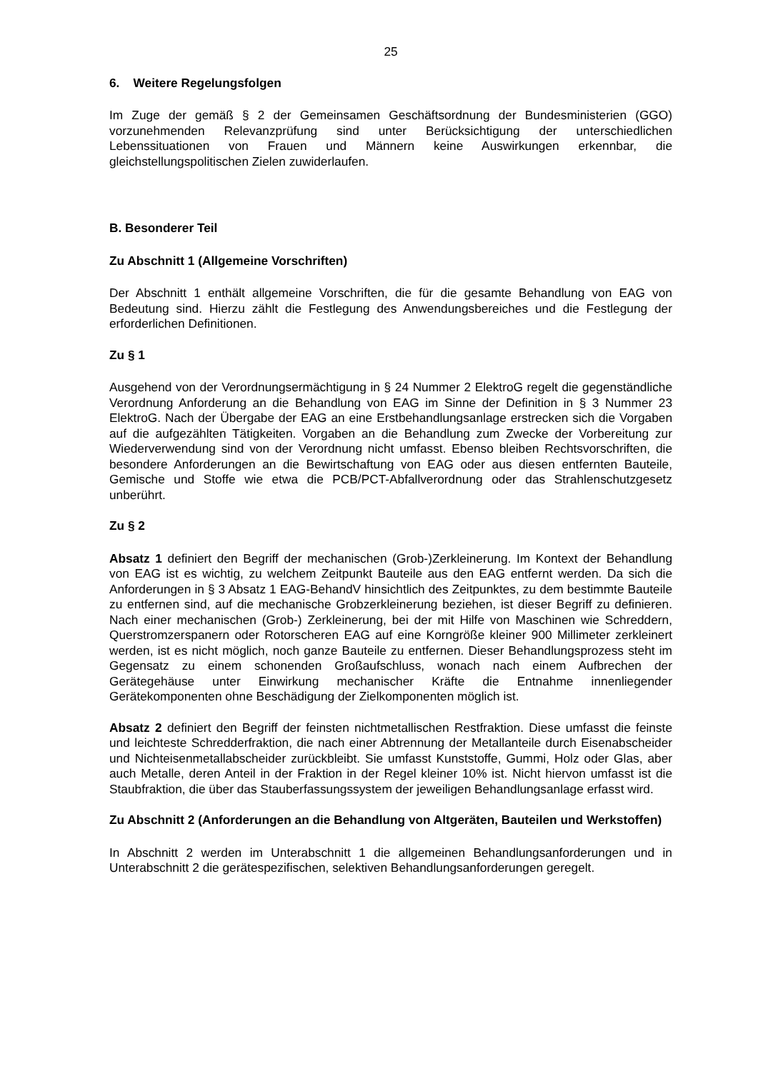25
6. Weitere Regelungsfolgen
Im Zuge der gemäß § 2 der Gemeinsamen Geschäftsordnung der Bundesministerien (GGO) vorzunehmenden Relevanzprüfung sind unter Berücksichtigung der unterschiedlichen Lebenssituationen von Frauen und Männern keine Auswirkungen erkennbar, die gleichstellungspolitischen Zielen zuwiderlaufen.
B. Besonderer Teil
Zu Abschnitt 1 (Allgemeine Vorschriften)
Der Abschnitt 1 enthält allgemeine Vorschriften, die für die gesamte Behandlung von EAG von Bedeutung sind. Hierzu zählt die Festlegung des Anwendungsbereiches und die Festlegung der erforderlichen Definitionen.
Zu § 1
Ausgehend von der Verordnungsermächtigung in § 24 Nummer 2 ElektroG regelt die gegenständliche Verordnung Anforderung an die Behandlung von EAG im Sinne der Definition in § 3 Nummer 23 ElektroG. Nach der Übergabe der EAG an eine Erstbehandlungsanlage erstrecken sich die Vorgaben auf die aufgezählten Tätigkeiten. Vorgaben an die Behandlung zum Zwecke der Vorbereitung zur Wiederverwendung sind von der Verordnung nicht umfasst. Ebenso bleiben Rechtsvorschriften, die besondere Anforderungen an die Bewirtschaftung von EAG oder aus diesen entfernten Bauteile, Gemische und Stoffe wie etwa die PCB/PCT-Abfallverordnung oder das Strahlenschutzgesetz unberührt.
Zu § 2
Absatz 1 definiert den Begriff der mechanischen (Grob-)Zerkleinerung. Im Kontext der Behandlung von EAG ist es wichtig, zu welchem Zeitpunkt Bauteile aus den EAG entfernt werden. Da sich die Anforderungen in § 3 Absatz 1 EAG-BehandV hinsichtlich des Zeitpunktes, zu dem bestimmte Bauteile zu entfernen sind, auf die mechanische Grobzerkleinerung beziehen, ist dieser Begriff zu definieren. Nach einer mechanischen (Grob-) Zerkleinerung, bei der mit Hilfe von Maschinen wie Schreddern, Querstromzerspanern oder Rotorscheren EAG auf eine Korngröße kleiner 900 Millimeter zerkleinert werden, ist es nicht möglich, noch ganze Bauteile zu entfernen. Dieser Behandlungsprozess steht im Gegensatz zu einem schonenden Großaufschluss, wonach nach einem Aufbrechen der Gerätegehäuse unter Einwirkung mechanischer Kräfte die Entnahme innenliegender Gerätekomponenten ohne Beschädigung der Zielkomponenten möglich ist.
Absatz 2 definiert den Begriff der feinsten nichtmetallischen Restfraktion. Diese umfasst die feinste und leichteste Schredderfraktion, die nach einer Abtrennung der Metallanteile durch Eisenabscheider und Nichteisenmetallabscheider zurückbleibt. Sie umfasst Kunststoffe, Gummi, Holz oder Glas, aber auch Metalle, deren Anteil in der Fraktion in der Regel kleiner 10% ist. Nicht hiervon umfasst ist die Staubfraktion, die über das Stauberfassungssystem der jeweiligen Behandlungsanlage erfasst wird.
Zu Abschnitt 2 (Anforderungen an die Behandlung von Altgeräten, Bauteilen und Werkstoffen)
In Abschnitt 2 werden im Unterabschnitt 1 die allgemeinen Behandlungsanforderungen und in Unterabschnitt 2 die gerätespezifischen, selektiven Behandlungsanforderungen geregelt.